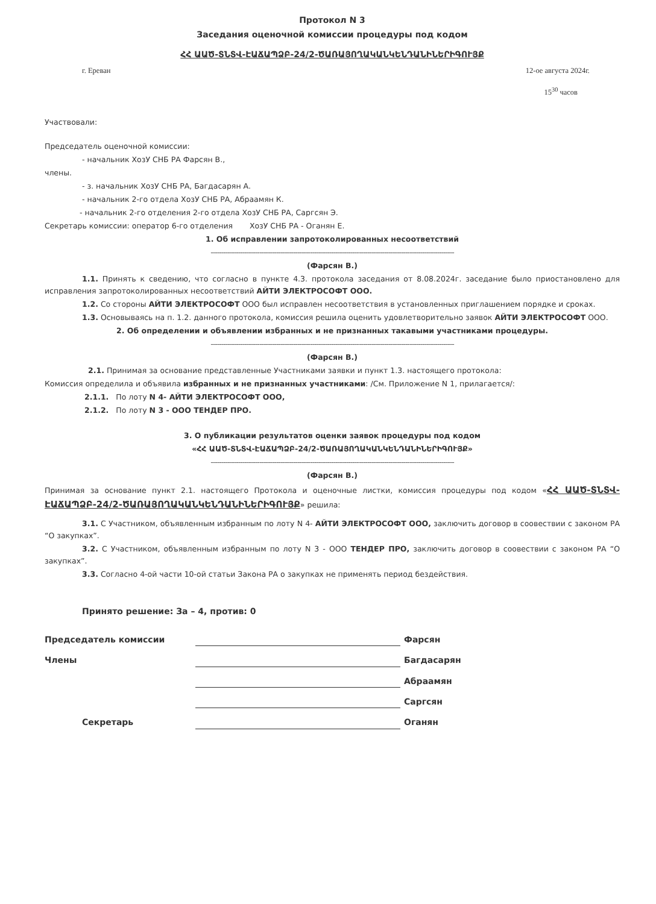Протокол N 3
Заседания оценочной комиссии процедуры под кодом
ՀՀ ԱԱԾ-ՏՆՏՎ-ԷԱՃԱՊՁԲ-24/2-ԾԱՌԱՅՈՂԱԿԱՆԿԵՆԴԱՆԻՆԵՐԻԳՈՒՅՔ
г. Ереван 12-ое августа 2024г.
15<sup>30</sup> часов
Участвовали:
Председатель оценочной комиссии:
- начальник ХозУ СНБ РА Фарсян В.,
члены.
- з. начальник ХозУ СНБ РА, Багдасарян А.
- начальник 2-го отдела ХозУ СНБ РА, Абраамян К.
- начальник 2-го отделения 2-го отдела ХозУ СНБ РА, Саргсян Э.
Секретарь комиссии: оператор 6-го отделения ХозУ СНБ РА - Оганян Е.
1. Об исправлении запротоколированных несоответствий
-------------------------------------------------------------------------------------------------------------------
(Фарсян В.)
1.1. Принять к сведению, что согласно в пункте 4.3. протокола заседания от 8.08.2024г. заседание было приостановлено для исправления запротоколированных несоответствий АЙТИ ЭЛЕКТРОСОФТ ООО.
1.2. Со стороны АЙТИ ЭЛЕКТРОСОФТ ООО был исправлен несоответствия в установленных приглашением порядке и сроках.
1.3. Основываясь на п. 1.2. данного протокола, комиссия решила оценить удовлетворительно заявок АЙТИ ЭЛЕКТРОСОФТ ООО.
2. Об определении и объявлении избранных и не признанных такавыми участниками процедуры.
-------------------------------------------------------------------------------------------------------------------
(Фарсян В.)
2.1. Принимая за основание представленные Участниками заявки и пункт 1.3. настоящего протокола:
Комиссия определила и объявила избранных и не признанных участниками: /См. Приложение N 1, прилагается/:
2.1.1. По лоту N 4- АЙТИ ЭЛЕКТРОСОФТ ООО,
2.1.2. По лоту N 3 - ООО ТЕНДЕР ПРО.
3. О публикации результатов оценки заявок процедуры под кодом
«ՀՀ ԱԱԾ-ՏՆՏՎ-ԷԱՃԱՊՁԲ-24/2-ԾԱՌԱՅՈՂԱԿԱՆԿԵՆԴԱՆԻՆԵՐԻԳՈՒՅՔ»
-------------------------------------------------------------------------------------------------------------------
(Фарсян В.)
Принимая за основание пункт 2.1. настоящего Протокола и оценочные листки, комиссия процедуры под кодом «ՀՀ ԱԱԾ-ՏՆՏՎ-ԷԱՃԱՊՁԲ-24/2-ԾԱՌԱՅՈՂԱԿԱՆԿԵՆԴԱՆԻՆԵՐԻԳՈՒՅՔ» решила:
3.1. С Участником, объявленным избранным по лоту N 4- АЙТИ ЭЛЕКТРОСОФТ ООО, заключить договор в соовествии с законом РА “О закупках”.
3.2. С Участником, объявленным избранным по лоту N 3 - ООО ТЕНДЕР ПРО, заключить договор в соовествии с законом РА “О закупках”.
3.3. Согласно 4-ой части 10-ой статьи Закона РА о закупках не применять период бездействия.
Принято решение: За – 4, против: 0
Председатель комиссии Фарсян
Члены Багдасарян
Абраамян
Саргсян
Секретарь Оганян